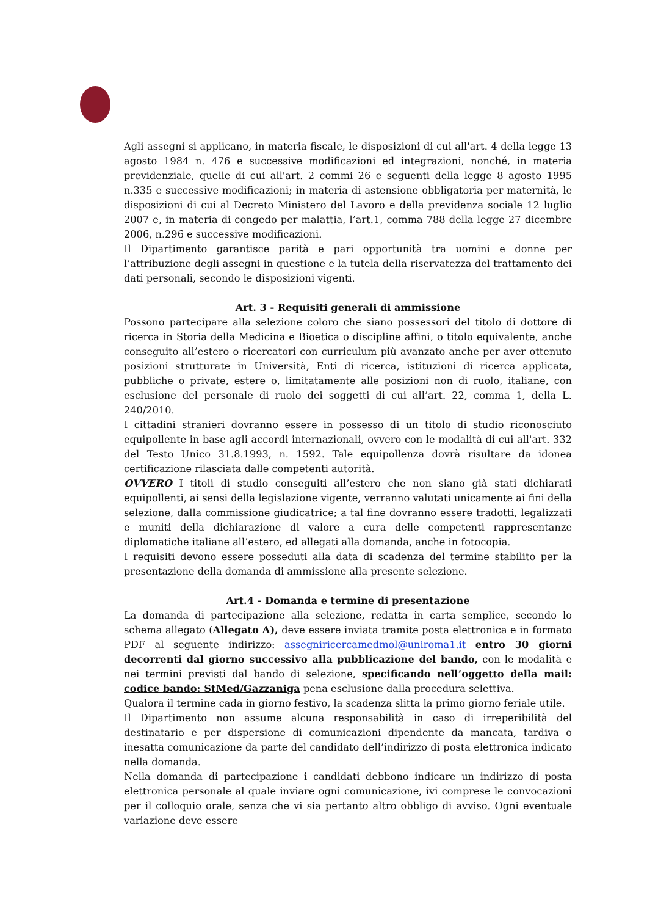Agli assegni si applicano, in materia fiscale, le disposizioni di cui all'art. 4 della legge 13 agosto 1984 n. 476 e successive modificazioni ed integrazioni, nonché, in materia previdenziale, quelle di cui all'art. 2 commi 26 e seguenti della legge 8 agosto 1995 n.335 e successive modificazioni; in materia di astensione obbligatoria per maternità, le disposizioni di cui al Decreto Ministero del Lavoro e della previdenza sociale 12 luglio 2007 e, in materia di congedo per malattia, l’art.1, comma 788 della legge 27 dicembre 2006, n.296 e successive modificazioni.
Il Dipartimento garantisce parità e pari opportunità tra uomini e donne per l’attribuzione degli assegni in questione e la tutela della riservatezza del trattamento dei dati personali, secondo le disposizioni vigenti.
Art. 3 - Requisiti generali di ammissione
Possono partecipare alla selezione coloro che siano possessori del titolo di dottore di ricerca in Storia della Medicina e Bioetica o discipline affini, o titolo equivalente, anche conseguito all’estero o ricercatori con curriculum più avanzato anche per aver ottenuto posizioni strutturate in Università, Enti di ricerca, istituzioni di ricerca applicata, pubbliche o private, estere o, limitatamente alle posizioni non di ruolo, italiane, con esclusione del personale di ruolo dei soggetti di cui all’art. 22, comma 1, della L. 240/2010.
I cittadini stranieri dovranno essere in possesso di un titolo di studio riconosciuto equipollente in base agli accordi internazionali, ovvero con le modalità di cui all'art. 332 del Testo Unico 31.8.1993, n. 1592. Tale equipollenza dovrà risultare da idonea certificazione rilasciata dalle competenti autorità.
OVVERO I titoli di studio conseguiti all’estero che non siano già stati dichiarati equipollenti, ai sensi della legislazione vigente, verranno valutati unicamente ai fini della selezione, dalla commissione giudicatrice; a tal fine dovranno essere tradotti, legalizzati e muniti della dichiarazione di valore a cura delle competenti rappresentanze diplomatiche italiane all’estero, ed allegati alla domanda, anche in fotocopia.
I requisiti devono essere posseduti alla data di scadenza del termine stabilito per la presentazione della domanda di ammissione alla presente selezione.
Art.4 - Domanda e termine di presentazione
La domanda di partecipazione alla selezione, redatta in carta semplice, secondo lo schema allegato (Allegato A), deve essere inviata tramite posta elettronica e in formato PDF al seguente indirizzo: assegniricercamedmol@uniroma1.it entro 30 giorni decorrenti dal giorno successivo alla pubblicazione del bando, con le modalità e nei termini previsti dal bando di selezione, specificando nell’oggetto della mail: codice bando: StMed/Gazzaniga pena esclusione dalla procedura selettiva.
Qualora il termine cada in giorno festivo, la scadenza slitta la primo giorno feriale utile.
Il Dipartimento non assume alcuna responsabilità in caso di irreperibilità del destinatario e per dispersione di comunicazioni dipendente da mancata, tardiva o inesatta comunicazione da parte del candidato dell’indirizzo di posta elettronica indicato nella domanda.
Nella domanda di partecipazione i candidati debbono indicare un indirizzo di posta elettronica personale al quale inviare ogni comunicazione, ivi comprese le convocazioni per il colloquio orale, senza che vi sia pertanto altro obbligo di avviso. Ogni eventuale variazione deve essere